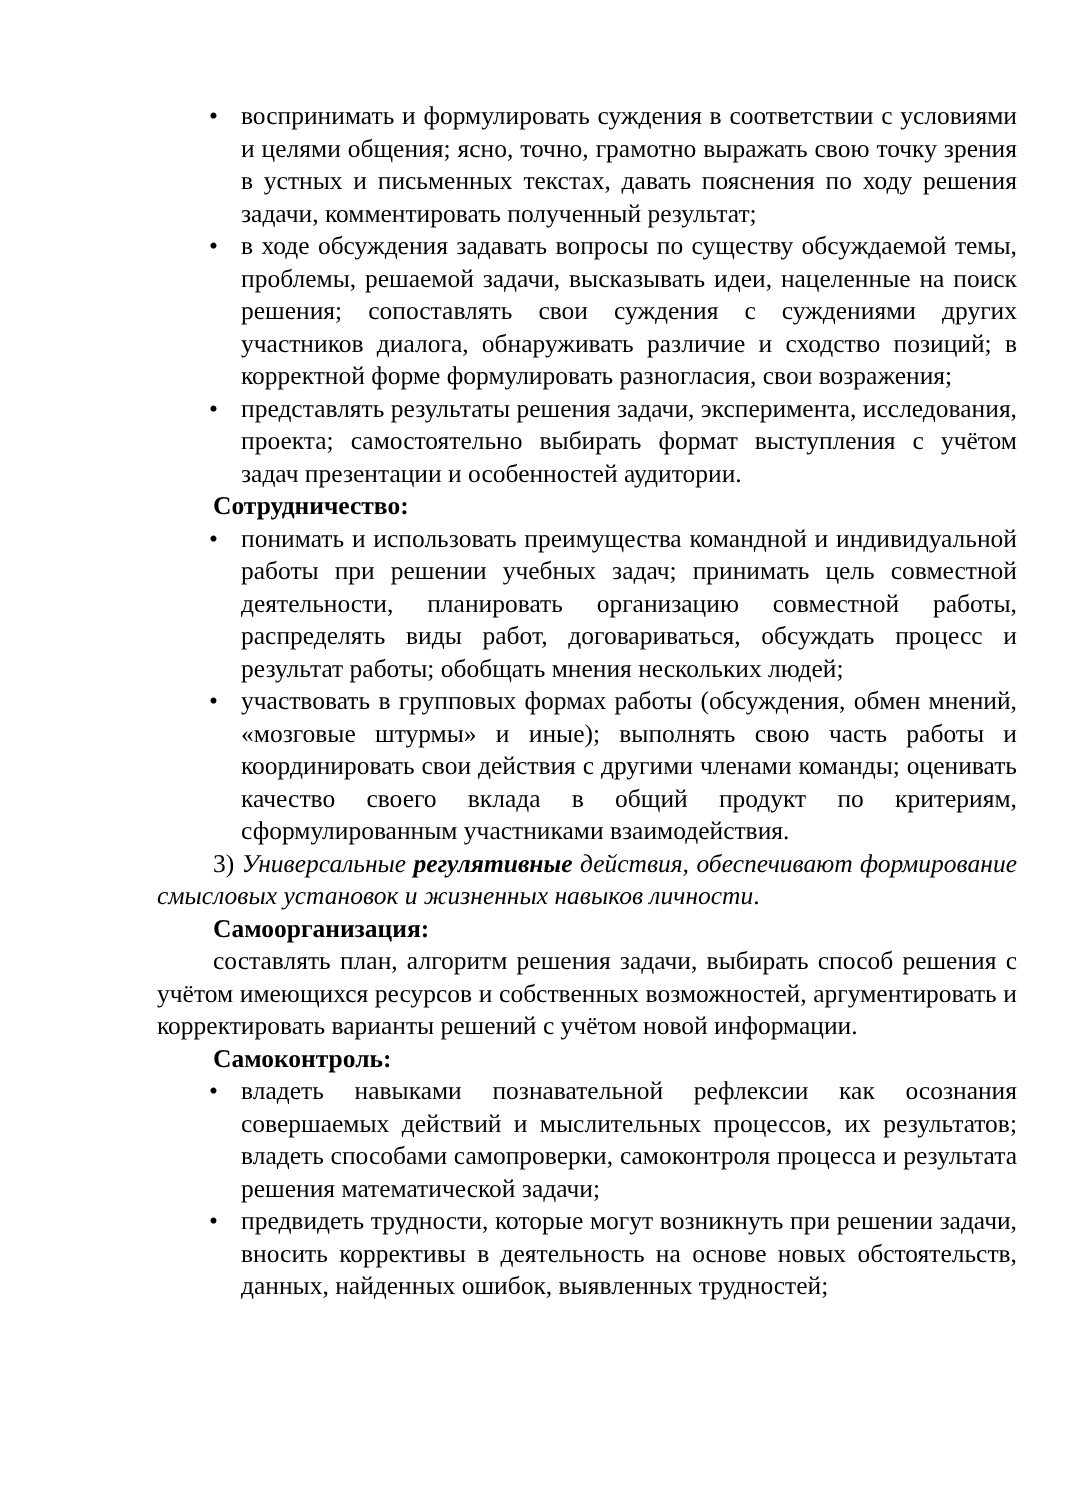• воспринимать и формулировать суждения в соответствии с условиями и целями общения; ясно, точно, грамотно выражать свою точку зрения в устных и письменных текстах, давать пояснения по ходу решения задачи, комментировать полученный результат;
• в ходе обсуждения задавать вопросы по существу обсуждаемой темы, проблемы, решаемой задачи, высказывать идеи, нацеленные на поиск решения; сопоставлять свои суждения с суждениями других участников диалога, обнаруживать различие и сходство позиций; в корректной форме формулировать разногласия, свои возражения;
• представлять результаты решения задачи, эксперимента, исследования, проекта; самостоятельно выбирать формат выступления с учётом задач презентации и особенностей аудитории.
Сотрудничество:
• понимать и использовать преимущества командной и индивидуальной работы при решении учебных задач; принимать цель совместной деятельности, планировать организацию совместной работы, распределять виды работ, договариваться, обсуждать процесс и результат работы; обобщать мнения нескольких людей;
• участвовать в групповых формах работы (обсуждения, обмен мнений, «мозговые штурмы» и иные); выполнять свою часть работы и координировать свои действия с другими членами команды; оценивать качество своего вклада в общий продукт по критериям, сформулированным участниками взаимодействия.
3) Универсальные регулятивные действия, обеспечивают формирование смысловых установок и жизненных навыков личности.
Самоорганизация:
составлять план, алгоритм решения задачи, выбирать способ решения с учётом имеющихся ресурсов и собственных возможностей, аргументировать и корректировать варианты решений с учётом новой информации.
Самоконтроль:
• владеть навыками познавательной рефлексии как осознания совершаемых действий и мыслительных процессов, их результатов; владеть способами самопроверки, самоконтроля процесса и результата решения математической задачи;
• предвидеть трудности, которые могут возникнуть при решении задачи, вносить коррективы в деятельность на основе новых обстоятельств, данных, найденных ошибок, выявленных трудностей;